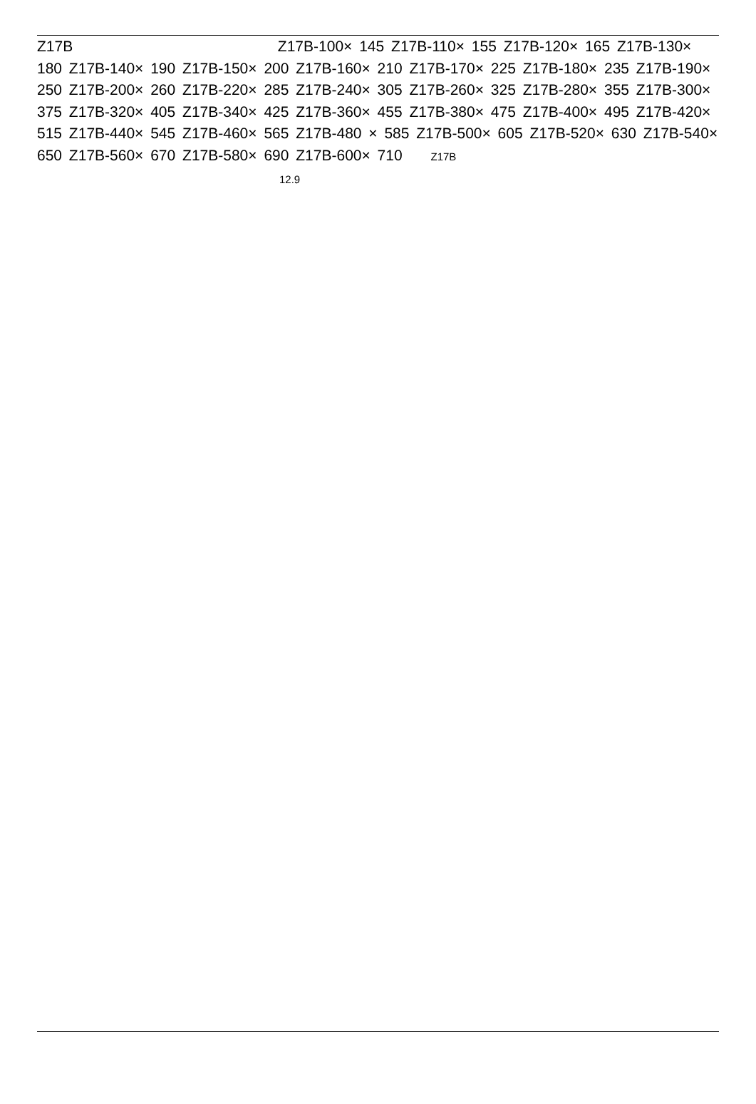Z17B Z17B-100× 145 Z17B-110× 155 Z17B-120× 165 Z17B-130× 180 Z17B-140× 190 Z17B-150× 200 Z17B-160× 210 Z17B-170× 225 Z17B-180× 235 Z17B-190× 250 Z17B-200× 260 Z17B-220× 285 Z17B-240× 305 Z17B-260× 325 Z17B-280× 355 Z17B-300× 375 Z17B-320× 405 Z17B-340× 425 Z17B-360× 455 Z17B-380× 475 Z17B-400× 495 Z17B-420× 515 Z17B-440× 545 Z17B-460× 565 Z17B-480 × 585 Z17B-500× 605 Z17B-520× 630 Z17B-540× 650 Z17B-560× 670 Z17B-580× 690 Z17B-600× 710 Z17B 12.9